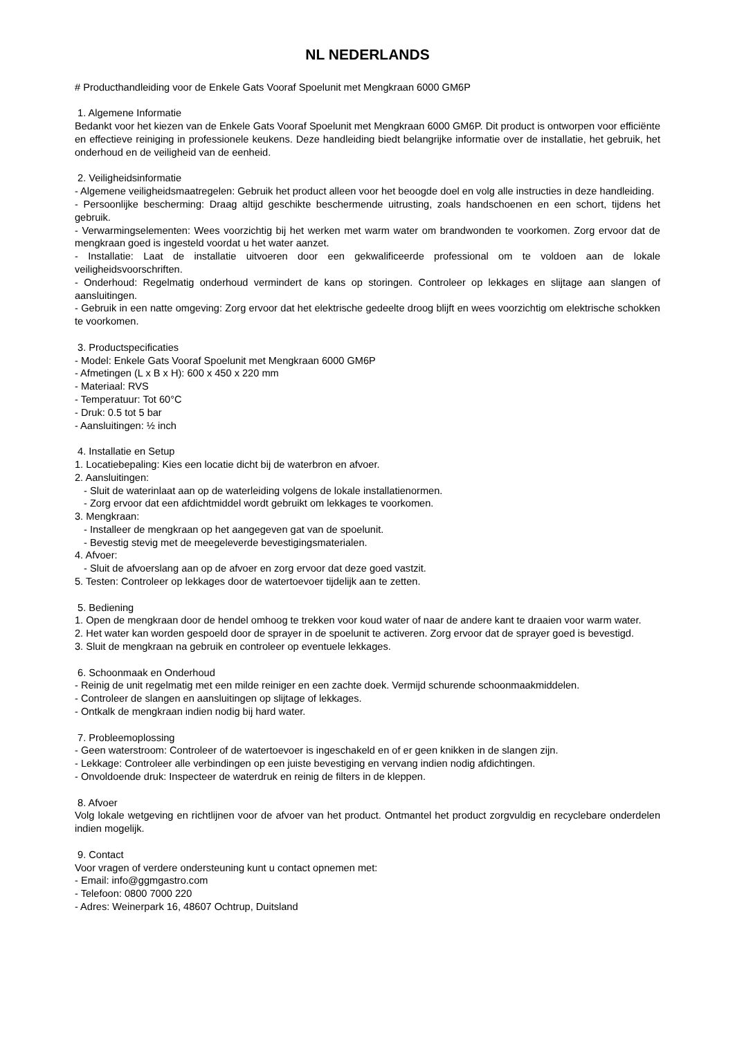NL NEDERLANDS
# Producthandleiding voor de Enkele Gats Vooraf Spoelunit met Mengkraan 6000 GM6P
1. Algemene Informatie
Bedankt voor het kiezen van de Enkele Gats Vooraf Spoelunit met Mengkraan 6000 GM6P. Dit product is ontworpen voor efficiënte en effectieve reiniging in professionele keukens. Deze handleiding biedt belangrijke informatie over de installatie, het gebruik, het onderhoud en de veiligheid van de eenheid.
2. Veiligheidsinformatie
- Algemene veiligheidsmaatregelen: Gebruik het product alleen voor het beoogde doel en volg alle instructies in deze handleiding.
- Persoonlijke bescherming: Draag altijd geschikte beschermende uitrusting, zoals handschoenen en een schort, tijdens het gebruik.
- Verwarmingselementen: Wees voorzichtig bij het werken met warm water om brandwonden te voorkomen. Zorg ervoor dat de mengkraan goed is ingesteld voordat u het water aanzet.
- Installatie: Laat de installatie uitvoeren door een gekwalificeerde professional om te voldoen aan de lokale veiligheidsvoorschriften.
- Onderhoud: Regelmatig onderhoud vermindert de kans op storingen. Controleer op lekkages en slijtage aan slangen of aansluitingen.
- Gebruik in een natte omgeving: Zorg ervoor dat het elektrische gedeelte droog blijft en wees voorzichtig om elektrische schokken te voorkomen.
3. Productspecificaties
- Model: Enkele Gats Vooraf Spoelunit met Mengkraan 6000 GM6P
- Afmetingen (L x B x H): 600 x 450 x 220 mm
- Materiaal: RVS
- Temperatuur: Tot 60°C
- Druk: 0.5 tot 5 bar
- Aansluitingen: ½ inch
4. Installatie en Setup
1. Locatiebepaling: Kies een locatie dicht bij de waterbron en afvoer.
2. Aansluitingen:
- Sluit de waterinlaat aan op de waterleiding volgens de lokale installatienormen.
- Zorg ervoor dat een afdichtmiddel wordt gebruikt om lekkages te voorkomen.
3. Mengkraan:
- Installeer de mengkraan op het aangegeven gat van de spoelunit.
- Bevestig stevig met de meegeleverde bevestigingsmaterialen.
4. Afvoer:
- Sluit de afvoerslang aan op de afvoer en zorg ervoor dat deze goed vastzit.
5. Testen: Controleer op lekkages door de watertoevoer tijdelijk aan te zetten.
5. Bediening
1. Open de mengkraan door de hendel omhoog te trekken voor koud water of naar de andere kant te draaien voor warm water.
2. Het water kan worden gespoeld door de sprayer in de spoelunit te activeren. Zorg ervoor dat de sprayer goed is bevestigd.
3. Sluit de mengkraan na gebruik en controleer op eventuele lekkages.
6. Schoonmaak en Onderhoud
- Reinig de unit regelmatig met een milde reiniger en een zachte doek. Vermijd schurende schoonmaakmiddelen.
- Controleer de slangen en aansluitingen op slijtage of lekkages.
- Ontkalk de mengkraan indien nodig bij hard water.
7. Probleemoplossing
- Geen waterstroom: Controleer of de watertoevoer is ingeschakeld en of er geen knikken in de slangen zijn.
- Lekkage: Controleer alle verbindingen op een juiste bevestiging en vervang indien nodig afdichtingen.
- Onvoldoende druk: Inspecteer de waterdruk en reinig de filters in de kleppen.
8. Afvoer
Volg lokale wetgeving en richtlijnen voor de afvoer van het product. Ontmantel het product zorgvuldig en recyclebare onderdelen indien mogelijk.
9. Contact
Voor vragen of verdere ondersteuning kunt u contact opnemen met:
- Email: info@ggmgastro.com
- Telefoon: 0800 7000 220
- Adres: Weinerpark 16, 48607 Ochtrup, Duitsland